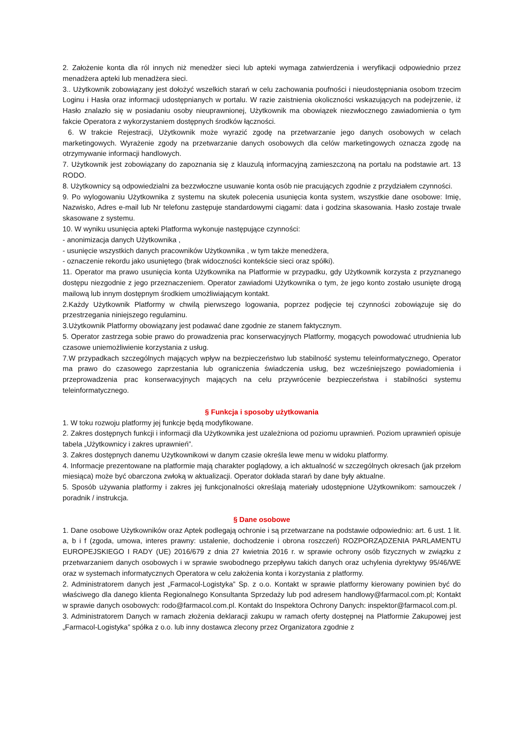2. Założenie konta dla ról innych niż menedżer sieci lub apteki wymaga zatwierdzenia i weryfikacji odpowiednio przez menadżera apteki lub menadżera sieci.
3.. Użytkownik zobowiązany jest dołożyć wszelkich starań w celu zachowania poufności i nieudostępniania osobom trzecim Loginu i Hasła oraz informacji udostępnianych w portalu. W razie zaistnienia okoliczności wskazujących na podejrzenie, iż Hasło znalazło się w posiadaniu osoby nieuprawnionej, Użytkownik ma obowiązek niezwłocznego zawiadomienia o tym fakcie Operatora z wykorzystaniem dostępnych środków łączności.
6. W trakcie Rejestracji, Użytkownik może wyrazić zgodę na przetwarzanie jego danych osobowych w celach marketingowych. Wyrażenie zgody na przetwarzanie danych osobowych dla celów marketingowych oznacza zgodę na otrzymywanie informacji handlowych.
7. Użytkownik jest zobowiązany do zapoznania się z klauzulą informacyjną zamieszczoną na portalu na podstawie art. 13 RODO.
8. Użytkownicy są odpowiedzialni za bezzwłoczne usuwanie konta osób nie pracujących zgodnie z przydziałem czynności.
9. Po wylogowaniu Użytkownika z systemu na skutek polecenia usunięcia konta system, wszystkie dane osobowe: Imię, Nazwisko, Adres e-mail lub Nr telefonu zastępuje standardowymi ciągami: data i godzina skasowania. Hasło zostaje trwale skasowane z systemu.
10. W wyniku usunięcia apteki Platforma wykonuje następujące czynności:
- anonimizacja danych Użytkownika ,
- usunięcie wszystkich danych pracowników Użytkownika , w tym także menedżera,
- oznaczenie rekordu jako usuniętego (brak widoczności kontekście sieci oraz spółki).
11. Operator ma prawo usunięcia konta Użytkownika na Platformie w przypadku, gdy Użytkownik korzysta z przyznanego dostępu niezgodnie z jego przeznaczeniem. Operator zawiadomi Użytkownika o tym, że jego konto zostało usunięte drogą mailową lub innym dostępnym środkiem umożliwiającym kontakt.
2.Każdy Użytkownik Platformy w chwilą pierwszego logowania, poprzez podjęcie tej czynności zobowiązuje się do przestrzegania niniejszego regulaminu.
3.Użytkownik Platformy obowiązany jest podawać dane zgodnie ze stanem faktycznym.
5. Operator zastrzega sobie prawo do prowadzenia prac konserwacyjnych Platformy, mogących powodować utrudnienia lub czasowe uniemożliwienie korzystania z usług.
7.W przypadkach szczególnych mających wpływ na bezpieczeństwo lub stabilność systemu teleinformatycznego, Operator ma prawo do czasowego zaprzestania lub ograniczenia świadczenia usług, bez wcześniejszego powiadomienia i przeprowadzenia prac konserwacyjnych mających na celu przywrócenie bezpieczeństwa i stabilności systemu teleinformatycznego.
§ Funkcja i sposoby użytkowania
1. W toku rozwoju platformy jej funkcje będą modyfikowane.
2. Zakres dostępnych funkcji i informacji dla Użytkownika jest uzależniona od poziomu uprawnień. Poziom uprawnień opisuje tabela „Użytkownicy i zakres uprawnień”.
3. Zakres dostępnych danemu Użytkownikowi w danym czasie określa lewe menu w widoku platformy.
4. Informacje prezentowane na platformie mają charakter poglądowy, a ich aktualność w szczególnych okresach (jak przełom miesiąca) może być obarczona zwłoką w aktualizacji. Operator dokłada starań by dane były aktualne.
5. Sposób używania platformy i zakres jej funkcjonalności określają materiały udostępnione Użytkownikom: samouczek / poradnik / instrukcja.
§ Dane osobowe
1. Dane osobowe Użytkowników oraz Aptek podlegają ochronie i są przetwarzane na podstawie odpowiednio: art. 6 ust. 1 lit. a, b i f (zgoda, umowa, interes prawny: ustalenie, dochodzenie i obrona roszczeń) ROZPORZĄDZENIA PARLAMENTU EUROPEJSKIEGO I RADY (UE) 2016/679 z dnia 27 kwietnia 2016 r. w sprawie ochrony osób fizycznych w związku z przetwarzaniem danych osobowych i w sprawie swobodnego przepływu takich danych oraz uchylenia dyrektywy 95/46/WE oraz w systemach informatycznych Operatora w celu założenia konta i korzystania z platformy.
2. Administratorem danych jest „Farmacol-Logistyka” Sp. z o.o. Kontakt w sprawie platformy kierowany powinien być do właściwego dla danego klienta Regionalnego Konsultanta Sprzedaży lub pod adresem handlowy@farmacol.com.pl; Kontakt w sprawie danych osobowych: rodo@farmacol.com.pl. Kontakt do Inspektora Ochrony Danych: inspektor@farmacol.com.pl.
3. Administratorem Danych w ramach złożenia deklaracji zakupu w ramach oferty dostępnej na Platformie Zakupowej jest „Farmacol-Logistyka” spółka z o.o. lub inny dostawca zlecony przez Organizatora zgodnie z